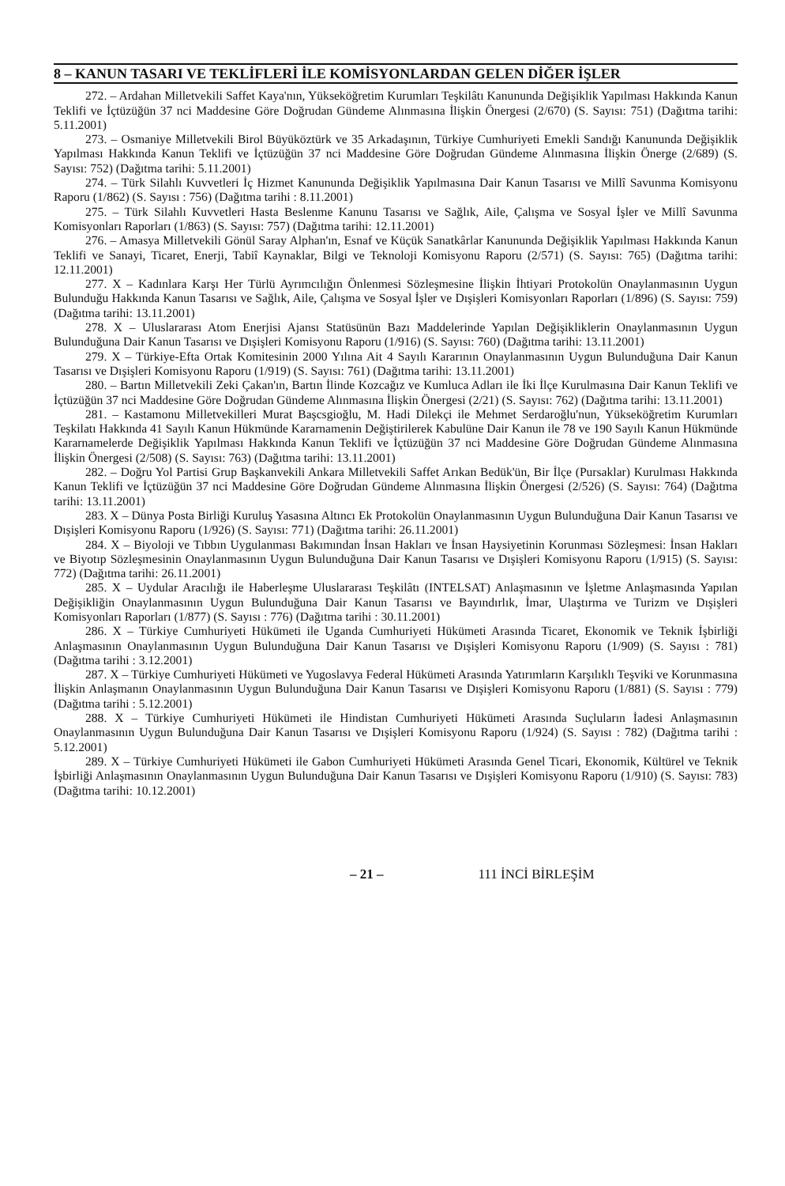8 – KANUN TASARI VE TEKLİFLERİ İLE KOMİSYONLARDAN GELEN DİĞER İŞLER
272. – Ardahan Milletvekili Saffet Kaya'nın, Yükseköğretim Kurumları Teşkilâtı Kanununda Değişiklik Yapılması Hakkında Kanun Teklifi ve İçtüzüğün 37 nci Maddesine Göre Doğrudan Gündeme Alınmasına İlişkin Önergesi (2/670) (S. Sayısı: 751) (Dağıtma tarihi: 5.11.2001)
273. – Osmaniye Milletvekili Birol Büyüköztürk ve 35 Arkadaşının, Türkiye Cumhuriyeti Emekli Sandığı Kanununda Değişiklik Yapılması Hakkında Kanun Teklifi ve İçtüzüğün 37 nci Maddesine Göre Doğrudan Gündeme Alınmasına İlişkin Önerge (2/689) (S. Sayısı: 752) (Dağıtma tarihi: 5.11.2001)
274. – Türk Silahlı Kuvvetleri İç Hizmet Kanununda Değişiklik Yapılmasına Dair Kanun Tasarısı ve Millî Savunma Komisyonu Raporu (1/862) (S. Sayısı : 756) (Dağıtma tarihi : 8.11.2001)
275. – Türk Silahlı Kuvvetleri Hasta Beslenme Kanunu Tasarısı ve Sağlık, Aile, Çalışma ve Sosyal İşler ve Millî Savunma Komisyonları Raporları (1/863) (S. Sayısı: 757) (Dağıtma tarihi: 12.11.2001)
276. – Amasya Milletvekili Gönül Saray Alphan'ın, Esnaf ve Küçük Sanatkârlar Kanununda Değişiklik Yapılması Hakkında Kanun Teklifi ve Sanayi, Ticaret, Enerji, Tabiî Kaynaklar, Bilgi ve Teknoloji Komisyonu Raporu (2/571) (S. Sayısı: 765) (Dağıtma tarihi: 12.11.2001)
277. X – Kadınlara Karşı Her Türlü Ayrımcılığın Önlenmesi Sözleşmesine İlişkin İhtiyari Protokolün Onaylanmasının Uygun Bulunduğu Hakkında Kanun Tasarısı ve Sağlık, Aile, Çalışma ve Sosyal İşler ve Dışişleri Komisyonları Raporları (1/896) (S. Sayısı: 759) (Dağıtma tarihi: 13.11.2001)
278. X – Uluslararası Atom Enerjisi Ajansı Statüsünün Bazı Maddelerinde Yapılan Değişikliklerin Onaylanmasının Uygun Bulunduğuna Dair Kanun Tasarısı ve Dışişleri Komisyonu Raporu (1/916) (S. Sayısı: 760) (Dağıtma tarihi: 13.11.2001)
279. X – Türkiye-Efta Ortak Komitesinin 2000 Yılına Ait 4 Sayılı Kararının Onaylanmasının Uygun Bulunduğuna Dair Kanun Tasarısı ve Dışişleri Komisyonu Raporu (1/919) (S. Sayısı: 761) (Dağıtma tarihi: 13.11.2001)
280. – Bartın Milletvekili Zeki Çakan'ın, Bartın İlinde Kozcağız ve Kumluca Adları ile İki İlçe Kurulmasına Dair Kanun Teklifi ve İçtüzüğün 37 nci Maddesine Göre Doğrudan Gündeme Alınmasına İlişkin Önergesi (2/21) (S. Sayısı: 762) (Dağıtma tarihi: 13.11.2001)
281. – Kastamonu Milletvekilleri Murat Başcsgioğlu, M. Hadi Dilekçi ile Mehmet Serdaroğlu'nun, Yükseköğretim Kurumları Teşkilatı Hakkında 41 Sayılı Kanun Hükmünde Kararnamenin Değiştirilerek Kabulüne Dair Kanun ile 78 ve 190 Sayılı Kanun Hükmünde Kararnamelerde Değişiklik Yapılması Hakkında Kanun Teklifi ve İçtüzüğün 37 nci Maddesine Göre Doğrudan Gündeme Alınmasına İlişkin Önergesi (2/508) (S. Sayısı: 763) (Dağıtma tarihi: 13.11.2001)
282. – Doğru Yol Partisi Grup Başkanvekili Ankara Milletvekili Saffet Arıkan Bedük'ün, Bir İlçe (Pursaklar) Kurulması Hakkında Kanun Teklifi ve İçtüzüğün 37 nci Maddesine Göre Doğrudan Gündeme Alınmasına İlişkin Önergesi (2/526) (S. Sayısı: 764) (Dağıtma tarihi: 13.11.2001)
283. X – Dünya Posta Birliği Kuruluş Yasasına Altıncı Ek Protokolün Onaylanmasının Uygun Bulunduğuna Dair Kanun Tasarısı ve Dışişleri Komisyonu Raporu (1/926) (S. Sayısı: 771) (Dağıtma tarihi: 26.11.2001)
284. X – Biyoloji ve Tıbbın Uygulanması Bakımından İnsan Hakları ve İnsan Haysiyetinin Korunması Sözleşmesi: İnsan Hakları ve Biyotıp Sözleşmesinin Onaylanmasının Uygun Bulunduğuna Dair Kanun Tasarısı ve Dışişleri Komisyonu Raporu (1/915) (S. Sayısı: 772) (Dağıtma tarihi: 26.11.2001)
285. X – Uydular Aracılığı ile Haberleşme Uluslararası Teşkilâtı (INTELSAT) Anlaşmasının ve İşletme Anlaşmasında Yapılan Değişikliğin Onaylanmasının Uygun Bulunduğuna Dair Kanun Tasarısı ve Bayındırlık, İmar, Ulaştırma ve Turizm ve Dışişleri Komisyonları Raporları (1/877) (S. Sayısı : 776) (Dağıtma tarihi : 30.11.2001)
286. X – Türkiye Cumhuriyeti Hükümeti ile Uganda Cumhuriyeti Hükümeti Arasında Ticaret, Ekonomik ve Teknik İşbirliği Anlaşmasının Onaylanmasının Uygun Bulunduğuna Dair Kanun Tasarısı ve Dışişleri Komisyonu Raporu (1/909) (S. Sayısı : 781) (Dağıtma tarihi : 3.12.2001)
287. X – Türkiye Cumhuriyeti Hükümeti ve Yugoslavya Federal Hükümeti Arasında Yatırımların Karşılıklı Teşviki ve Korunmasına İlişkin Anlaşmanın Onaylanmasının Uygun Bulunduğuna Dair Kanun Tasarısı ve Dışişleri Komisyonu Raporu (1/881) (S. Sayısı : 779) (Dağıtma tarihi : 5.12.2001)
288. X – Türkiye Cumhuriyeti Hükümeti ile Hindistan Cumhuriyeti Hükümeti Arasında Suçluların İadesi Anlaşmasının Onaylanmasının Uygun Bulunduğuna Dair Kanun Tasarısı ve Dışişleri Komisyonu Raporu (1/924) (S. Sayısı : 782) (Dağıtma tarihi : 5.12.2001)
289. X – Türkiye Cumhuriyeti Hükümeti ile Gabon Cumhuriyeti Hükümeti Arasında Genel Ticari, Ekonomik, Kültürel ve Teknik İşbirliği Anlaşmasının Onaylanmasının Uygun Bulunduğuna Dair Kanun Tasarısı ve Dışişleri Komisyonu Raporu (1/910) (S. Sayısı: 783) (Dağıtma tarihi: 10.12.2001)
– 21 – 111 İNCİ BİRLEŞİM